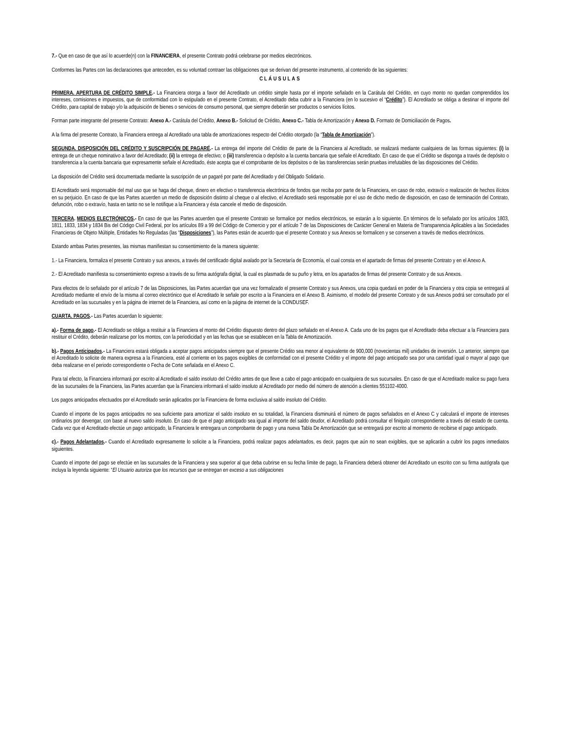7.- Que en caso de que así lo acuerde(n) con la FINANCIERA, el presente Contrato podrá celebrarse por medios electrónicos.
Conformes las Partes con las declaraciones que anteceden, es su voluntad contraer las obligaciones que se derivan del presente instrumento, al contenido de las siguientes:
CLÁUSULAS
PRIMERA. APERTURA DE CRÉDITO SIMPLE.- La Financiera otorga a favor del Acreditado un crédito simple hasta por el importe señalado en la Carátula del Crédito, en cuyo monto no quedan comprendidos los intereses, comisiones e impuestos, que de conformidad con lo estipulado en el presente Contrato, el Acreditado deba cubrir a la Financiera (en lo sucesivo el “Crédito”). El Acreditado se obliga a destinar el importe del Crédito, para capital de trabajo y/o la adquisición de bienes o servicios de consumo personal, que siempre deberán ser productos o servicios lícitos.
Forman parte integrante del presente Contrato: Anexo A.- Carátula del Crédito, Anexo B.- Solicitud de Crédito, Anexo C.- Tabla de Amortización y Anexo D. Formato de Domiciliación de Pagos.
A la firma del presente Contrato, la Financiera entrega al Acreditado una tabla de amortizaciones respecto del Crédito otorgado (la “Tabla de Amortización”).
SEGUNDA. DISPOSICIÓN DEL CRÉDITO Y SUSCRIPCIÓN DE PAGARÉ.- La entrega del importe del Crédito de parte de la Financiera al Acreditado, se realizará mediante cualquiera de las formas siguientes: (i) la entrega de un cheque nominativo a favor del Acreditado; (ii) la entrega de efectivo; o (iii) transferencia o depósito a la cuenta bancaria que señale el Acreditado. En caso de que el Crédito se disponga a través de depósito o transferencia a la cuenta bancaria que expresamente señale el Acreditado, éste acepta que el comprobante de los depósitos o de las transferencias serán pruebas irrefutables de las disposiciones del Crédito.
La disposición del Crédito será documentada mediante la suscripción de un pagaré por parte del Acreditado y del Obligado Solidario.
El Acreditado será responsable del mal uso que se haga del cheque, dinero en efectivo o transferencia electrónica de fondos que reciba por parte de la Financiera, en caso de robo, extravío o realización de hechos ilícitos en su perjuicio. En caso de que las Partes acuerden un medio de disposición distinto al cheque o al efectivo, el Acreditado será responsable por el uso de dicho medio de disposición, en caso de terminación del Contrato, defunción, robo o extravío, hasta en tanto no se le notifique a la Financiera y ésta cancele el medio de disposición.
TERCERA. MEDIOS ELECTRÓNICOS.- En caso de que las Partes acuerden que el presente Contrato se formalice por medios electrónicos, se estarán a lo siguiente. En términos de lo señalado por los artículos 1803, 1811, 1833, 1834 y 1834 Bis del Código Civil Federal, por los artículos 89 a 99 del Código de Comercio y por el artículo 7 de las Disposiciones de Carácter General en Materia de Transparencia Aplicables a las Sociedades Financieras de Objeto Múltiple, Entidades No Reguladas (las “Disposiciones”), las Partes están de acuerdo que el presente Contrato y sus Anexos se formalicen y se conserven a través de medios electrónicos.
Estando ambas Partes presentes, las mismas manifiestan su consentimiento de la manera siguiente:
1.- La Financiera, formaliza el presente Contrato y sus anexos, a través del certificado digital avalado por la Secretaría de Economía, el cual consta en el apartado de firmas del presente Contrato y en el Anexo A.
2.- El Acreditado manifiesta su consentimiento expreso a través de su firma autógrafa digital, la cual es plasmada de su puño y letra, en los apartados de firmas del presente Contrato y de sus Anexos.
Para efectos de lo señalado por el artículo 7 de las Disposiciones, las Partes acuerdan que una vez formalizado el presente Contrato y sus Anexos, una copia quedará en poder de la Financiera y otra copia se entregará al Acreditado mediante el envío de la misma al correo electrónico que el Acreditado le señale por escrito a la Financiera en el Anexo B. Asimismo, el modelo del presente Contrato y de sus Anexos podrá ser consultado por el Acreditado en las sucursales y en la página de internet de la Financiera, así como en la página de internet de la CONDUSEF.
CUARTA. PAGOS.- Las Partes acuerdan lo siguiente:
a).- Forma de pago.- El Acreditado se obliga a restituir a la Financiera el monto del Crédito dispuesto dentro del plazo señalado en el Anexo A. Cada uno de los pagos que el Acreditado deba efectuar a la Financiera para restituir el Crédito, deberán realizarse por los montos, con la periodicidad y en las fechas que se establecen en la Tabla de Amortización.
b).- Pagos Anticipados.- La Financiera estará obligada a aceptar pagos anticipados siempre que el presente Crédito sea menor al equivalente de 900,000 (novecientas mil) unidades de inversión. Lo anterior, siempre que el Acreditado lo solicite de manera expresa a la Financiera, esté al corriente en los pagos exigibles de conformidad con el presente Crédito y el importe del pago anticipado sea por una cantidad igual o mayor al pago que deba realizarse en el periodo correspondiente o Fecha de Corte señalada en el Anexo C.
Para tal efecto, la Financiera informará por escrito al Acreditado el saldo insoluto del Crédito antes de que lleve a cabo el pago anticipado en cualquiera de sus sucursales. En caso de que el Acreditado realice su pago fuera de las sucursales de la Financiera, las Partes acuerdan que la Financiera informará el saldo insoluto al Acreditado por medio del número de atención a clientes 551102-4000.
Los pagos anticipados efectuados por el Acreditado serán aplicados por la Financiera de forma exclusiva al saldo insoluto del Crédito.
Cuando el importe de los pagos anticipados no sea suficiente para amortizar el saldo insoluto en su totalidad, la Financiera disminuirá el número de pagos señalados en el Anexo C y calculará el importe de intereses ordinarios por devengar, con base al nuevo saldo insoluto. En caso de que el pago anticipado sea igual al importe del saldo deudor, el Acreditado podrá consultar el finiquito correspondiente a través del estado de cuenta. Cada vez que el Acreditado efectúe un pago anticipado, la Financiera le entregara un comprobante de pago y una nueva Tabla De Amortización que se entregará por escrito al momento de recibirse el pago anticipado.
c).- Pagos Adelantados.- Cuando el Acreditado expresamente lo solicite a la Financiera, podrá realizar pagos adelantados, es decir, pagos que aún no sean exigibles, que se aplicarán a cubrir los pagos inmediatos siguientes.
Cuando el importe del pago se efectúe en las sucursales de la Financiera y sea superior al que deba cubrirse en su fecha límite de pago, la Financiera deberá obtener del Acreditado un escrito con su firma autógrafa que incluya la leyenda siguiente: “El Usuario autoriza que los recursos que se entregan en exceso a sus obligaciones